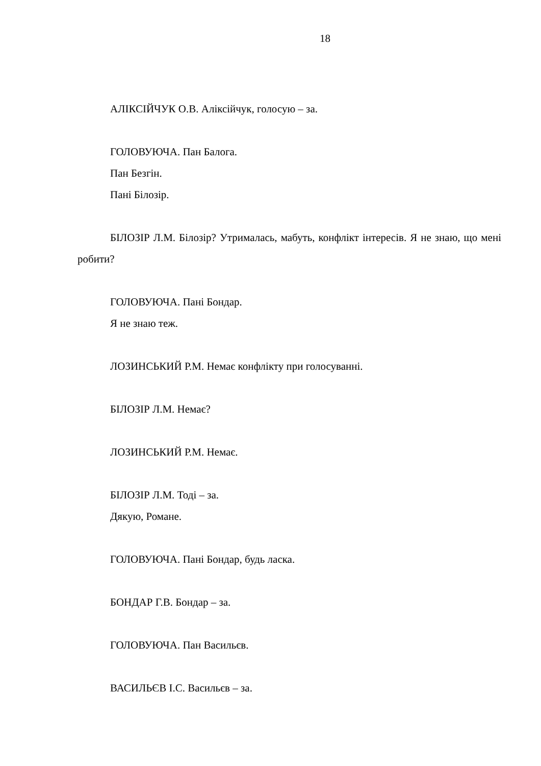18
АЛІКСІЙЧУК О.В. Аліксійчук, голосую – за.
ГОЛОВУЮЧА. Пан Балога.
Пан Безгін.
Пані Білозір.
БІЛОЗІР Л.М. Білозір? Утрималась, мабуть, конфлікт інтересів. Я не знаю, що мені робити?
ГОЛОВУЮЧА. Пані Бондар.
Я не знаю теж.
ЛОЗИНСЬКИЙ Р.М. Немає конфлікту при голосуванні.
БІЛОЗІР Л.М. Немає?
ЛОЗИНСЬКИЙ Р.М. Немає.
БІЛОЗІР Л.М. Тоді – за.
Дякую, Романе.
ГОЛОВУЮЧА. Пані Бондар, будь ласка.
БОНДАР Г.В. Бондар – за.
ГОЛОВУЮЧА. Пан Васильєв.
ВАСИЛЬЄВ І.С. Васильєв – за.